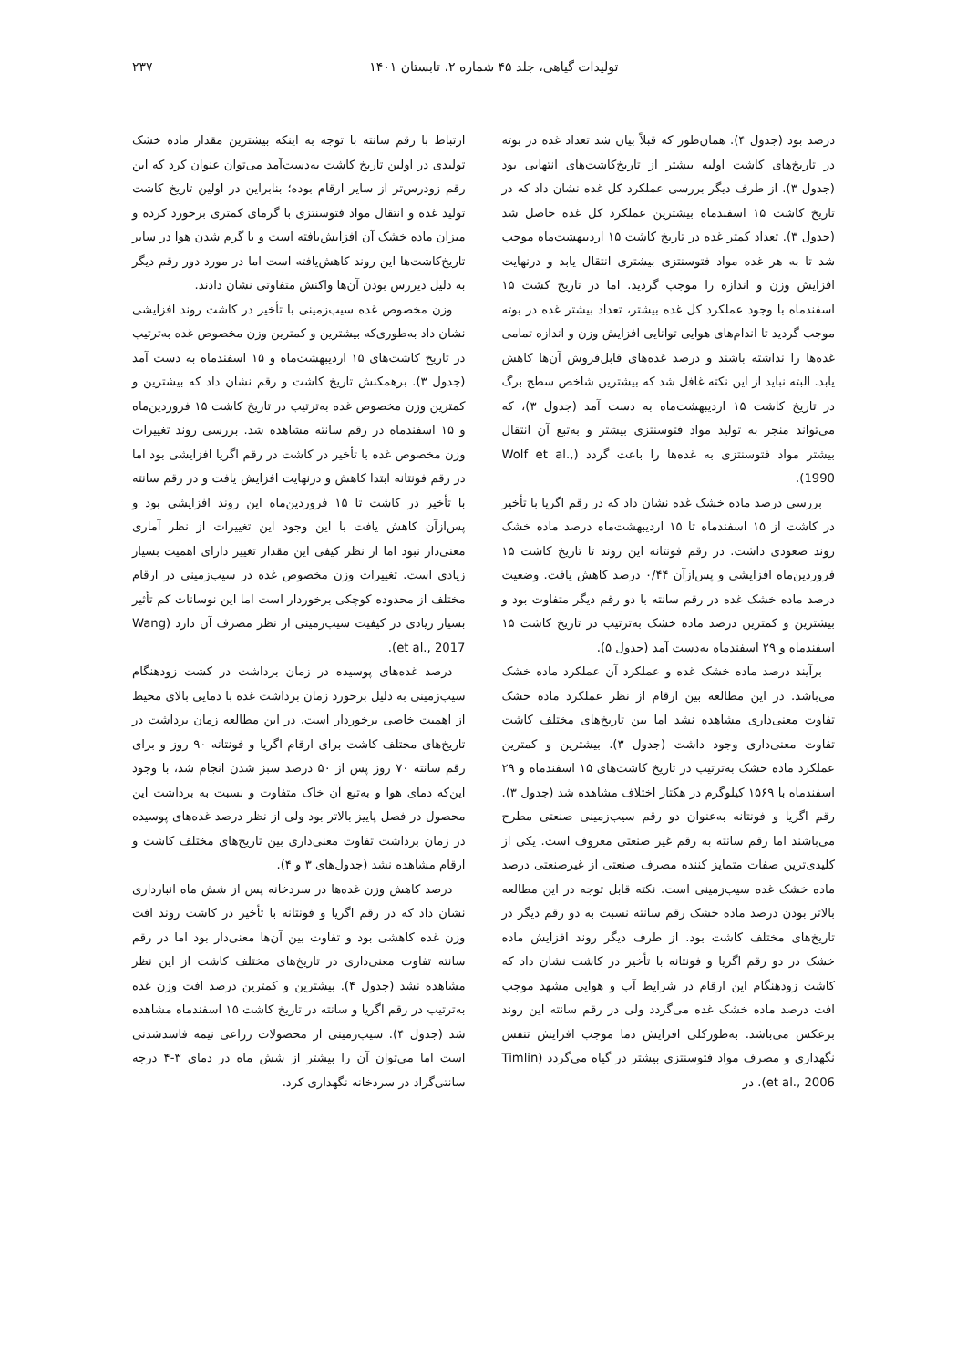تولیدات گیاهی، جلد ۴۵ شماره ۲، تابستان ۱۴۰۱ ۲۳۷
درصد بود (جدول ۴). همان‌طور که قبلاً بیان شد تعداد غده در بوته در تاریخ‌های کاشت اولیه بیشتر از تاریخ‌کاشت‌های انتهایی بود (جدول ۳). از طرف دیگر بررسی عملکرد کل غده نشان داد که در تاریخ کاشت ۱۵ اسفندماه بیشترین عملکرد کل غده حاصل شد (جدول ۳). تعداد کمتر غده در تاریخ کاشت ۱۵ اردیبهشت‌ماه موجب شد تا به هر غده مواد فتوسنتزی بیشتری انتقال یابد و درنهایت افزایش وزن و اندازه را موجب گردید. اما در تاریخ کشت ۱۵ اسفندماه با وجود عملکرد کل غده بیشتر، تعداد بیشتر غده در بوته موجب گردید تا اندام‌های هوایی توانایی افزایش وزن و اندازه تمامی غده‌ها را نداشته باشند و درصد غده‌های قابل‌فروش آن‌ها کاهش یابد. البته نباید از این نکته غافل شد که بیشترین شاخص سطح برگ در تاریخ کاشت ۱۵ اردیبهشت‌ماه به دست آمد (جدول ۳)، که می‌تواند منجر به تولید مواد فتوسنتزی بیشتر و به‌تبع آن انتقال بیشتر مواد فتوسنتزی به غده‌ها را باعث گردد (Wolf et al., 1990).
بررسی درصد ماده خشک غده نشان داد که در رقم اگریا با تأخیر در کاشت از ۱۵ اسفندماه تا ۱۵ اردیبهشت‌ماه درصد ماده خشک روند صعودی داشت. در رقم فونتانه این روند تا تاریخ کاشت ۱۵ فروردین‌ماه افزایشی و پس‌ازآن ۰/۴۴ درصد کاهش یافت. وضعیت درصد ماده خشک غده در رقم سانته با دو رقم دیگر متفاوت بود و بیشترین و کمترین درصد ماده خشک به‌ترتیب در تاریخ کاشت ۱۵ اسفندماه و ۲۹ اسفندماه به‌دست آمد (جدول ۵).
برآیند درصد ماده خشک غده و عملکرد آن عملکرد ماده خشک می‌باشد. در این مطالعه بین ارقام از نظر عملکرد ماده خشک تفاوت معنی‌داری مشاهده نشد اما بین تاریخ‌های مختلف کاشت تفاوت معنی‌داری وجود داشت (جدول ۳). بیشترین و کمترین عملکرد ماده خشک به‌ترتیب در تاریخ کاشت‌های ۱۵ اسفندماه و ۲۹ اسفندماه با ۱۵۶۹ کیلوگرم در هکتار اختلاف مشاهده شد (جدول ۳). رقم اگریا و فونتانه به‌عنوان دو رقم سیب‌زمینی صنعتی مطرح می‌باشند اما رقم سانته به رقم غیر صنعتی معروف است. یکی از کلیدی‌ترین صفات متمایز کننده مصرف صنعتی از غیرصنعتی درصد ماده خشک غده سیب‌زمینی است. نکته قابل توجه در این مطالعه بالاتر بودن درصد ماده خشک رقم سانته نسبت به دو رقم دیگر در تاریخ‌های مختلف کاشت بود. از طرف دیگر روند افزایش ماده خشک در دو رقم اگریا و فونتانه با تأخیر در کاشت نشان داد که کاشت زودهنگام این ارقام در شرایط آب و هوایی مشهد موجب افت درصد ماده خشک غده می‌گردد ولی در رقم سانته این روند برعکس می‌باشد. به‌طورکلی افزایش دما موجب افزایش تنفس نگهداری و مصرف مواد فتوسنتزی بیشتر در گیاه می‌گردد (Timlin et al., 2006). در
ارتباط با رقم سانته با توجه به اینکه بیشترین مقدار ماده خشک تولیدی در اولین تاریخ کاشت به‌دست‌آمد می‌توان عنوان کرد که این رقم زودرس‌تر از سایر ارقام بوده؛ بنابراین در اولین تاریخ کاشت تولید غده و انتقال مواد فتوسنتزی با گرمای کمتری برخورد کرده و میزان ماده خشک آن افزایش‌یافته است و با گرم شدن هوا در سایر تاریخ‌کاشت‌ها این روند کاهش‌یافته است اما در مورد دور رقم دیگر به دلیل دیررس بودن آن‌ها واکنش متفاوتی نشان دادند.
وزن مخصوص غده سیب‌زمینی با تأخیر در کاشت روند افزایشی نشان داد به‌طوری‌که بیشترین و کمترین وزن مخصوص غده به‌ترتیب در تاریخ کاشت‌های ۱۵ اردیبهشت‌ماه و ۱۵ اسفندماه به دست آمد (جدول ۳). برهمکنش تاریخ کاشت و رقم نشان داد که بیشترین و کمترین وزن مخصوص غده به‌ترتیب در تاریخ کاشت ۱۵ فروردین‌ماه و ۱۵ اسفندماه در رقم سانته مشاهده شد. بررسی روند تغییرات وزن مخصوص غده با تأخیر در کاشت در رقم اگریا افزایشی بود اما در رقم فونتانه ابتدا کاهش و درنهایت افزایش یافت و در رقم سانته با تأخیر در کاشت تا ۱۵ فروردین‌ماه این روند افزایشی بود و پس‌ازآن کاهش یافت با این وجود این تغییرات از نظر آماری معنی‌دار نبود اما از نظر کیفی این مقدار تغییر دارای اهمیت بسیار زیادی است. تغییرات وزن مخصوص غده در سیب‌زمینی در ارقام مختلف از محدوده کوچکی برخوردار است اما این نوسانات کم تأثیر بسیار زیادی در کیفیت سیب‌زمینی از نظر مصرف آن دارد (Wang et al., 2017).
درصد غده‌های پوسیده در زمان برداشت در کشت زودهنگام سیب‌زمینی به دلیل برخورد زمان برداشت غده با دمایی بالای محیط از اهمیت خاصی برخوردار است. در این مطالعه زمان برداشت در تاریخ‌های مختلف کاشت برای ارقام اگریا و فونتانه ۹۰ روز و برای رقم سانته ۷۰ روز پس از ۵۰ درصد سبز شدن انجام شد، با وجود این‌که دمای هوا و به‌تبع آن خاک متفاوت و نسبت به برداشت این محصول در فصل پاییز بالاتر بود ولی از نظر درصد غده‌های پوسیده در زمان برداشت تفاوت معنی‌داری بین تاریخ‌های مختلف کاشت و ارقام مشاهده نشد (جدول‌های ۳ و ۴).
درصد کاهش وزن غده‌ها در سردخانه پس از شش ماه انبارداری نشان داد که در رقم اگریا و فونتانه با تأخیر در کاشت روند افت وزن غده کاهشی بود و تفاوت بین آن‌ها معنی‌دار بود اما در رقم سانته تفاوت معنی‌داری در تاریخ‌های مختلف کاشت از این نظر مشاهده نشد (جدول ۴). بیشترین و کمترین درصد افت وزن غده به‌ترتیب در رقم اگریا و سانته در تاریخ کاشت ۱۵ اسفندماه مشاهده شد (جدول ۴). سیب‌زمینی از محصولات زراعی نیمه فاسدشدنی است اما می‌توان آن را بیشتر از شش ماه در دمای ۳-۴ درجه سانتی‌گراد در سردخانه نگهداری کرد.